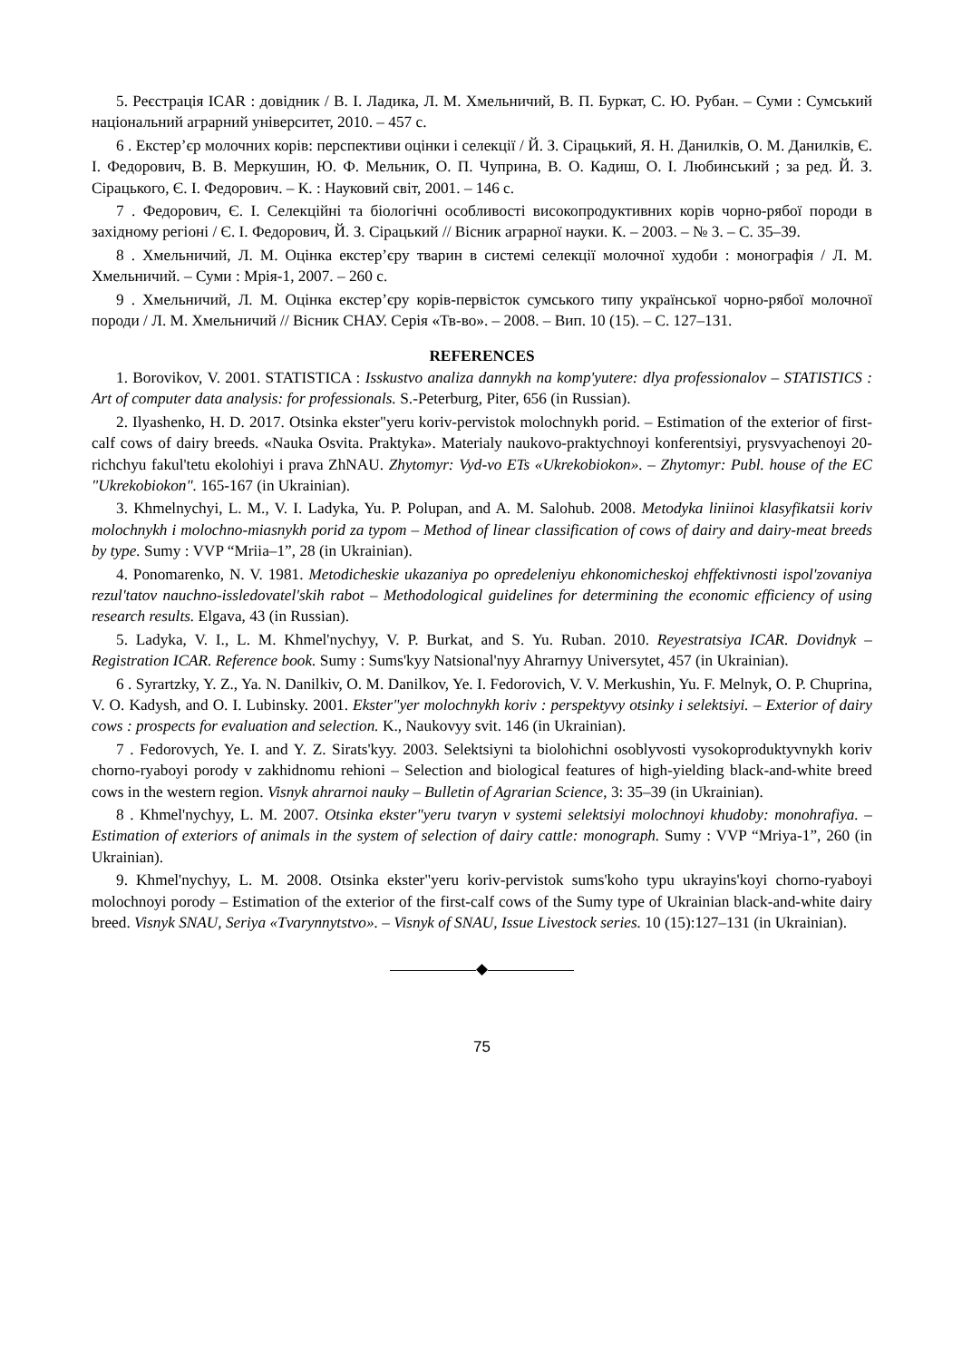5. Реєстрація ICAR : довідник / В. І. Ладика, Л. М. Хмельничий, В. П. Буркат, С. Ю. Рубан. – Суми : Сумський національний аграрний університет, 2010. – 457 с.
6 . Екстер’єр молочних корів: перспективи оцінки і селекції / Й. З. Сірацький, Я. Н. Данилків, О. М. Данилків, Є. І. Федорович, В. В. Меркушин, Ю. Ф. Мельник, О. П. Чуприна, В. О. Кадиш, О. І. Любинський ; за ред. Й. З. Сірацького, Є. І. Федорович. – К. : Науковий світ, 2001. – 146 с.
7 . Федорович, Є. І. Селекційні та біологічні особливості високопродуктивних корів чорно-рябої породи в західному регіоні / Є. І. Федорович, Й. З. Сірацький // Вісник аграрної науки. К. – 2003. – № 3. – С. 35–39.
8 . Хмельничий, Л. М. Оцінка екстер’єру тварин в системі селекції молочної худоби : монографія / Л. М. Хмельничий. – Суми : Мрія-1, 2007. – 260 с.
9 . Хмельничий, Л. М. Оцінка екстер’єру корів-первісток сумського типу української чорно-рябої молочної породи / Л. М. Хмельничий // Вісник СНАУ. Серія «Тв-во». – 2008. – Вип. 10 (15). – С. 127–131.
REFERENCES
1. Borovikov, V. 2001. STATISTICA : Isskustvo analiza dannykh na komp'yutere: dlya professionalov – STATISTICS : Art of computer data analysis: for professionals. S.-Peterburg, Piter, 656 (in Russian).
2. Ilyashenko, H. D. 2017. Otsinka ekster"yeru koriv-pervistok molochnykh porid. – Estimation of the exterior of first-calf cows of dairy breeds. «Nauka Osvita. Praktyka». Materialy naukovo-praktychnoyi konferentsiyi, prysvyachenoyi 20-richchyu fakul'tetu ekolohiyi i prava ZhNAU. Zhytomyr: Vyd-vo ETs «Ukrekobiokon». – Zhytomyr: Publ. house of the EC "Ukrekobiokon". 165-167 (in Ukrainian).
3. Khmelnychyi, L. M., V. I. Ladyka, Yu. P. Polupan, and A. M. Salohub. 2008. Metodyka liniinoi klasyfikatsii koriv molochnykh i molochno-miasnykh porid za typom – Method of linear classification of cows of dairy and dairy-meat breeds by type. Sumy : VVP “Mriia–1”, 28 (in Ukrainian).
4. Ponomarenko, N. V. 1981. Metodicheskie ukazaniya po opredeleniyu ehkonomicheskoj ehffektivnosti ispol'zovaniya rezul'tatov nauchno-issledovatel'skih rabot – Methodological guidelines for determining the economic efficiency of using research results. Elgava, 43 (in Russian).
5. Ladyka, V. I., L. M. Khmel'nychyy, V. P. Burkat, and S. Yu. Ruban. 2010. Reyestratsiya ICAR. Dovidnyk – Registration ICAR. Reference book. Sumy : Sums'kyy Natsional'nyy Ahrarnyy Universytet, 457 (in Ukrainian).
6 . Syrartzky, Y. Z., Ya. N. Danilkiv, O. M. Danilkov, Ye. I. Fedorovich, V. V. Merkushin, Yu. F. Melnyk, O. P. Chuprina, V. O. Kadysh, and O. I. Lubinsky. 2001. Ekster"yer molochnykh koriv : perspektyvy otsinky i selektsiyi. – Exterior of dairy cows : prospects for evaluation and selection. K., Naukovyy svit. 146 (in Ukrainian).
7 . Fedorovych, Ye. I. and Y. Z. Sirats'kyy. 2003. Selektsiyni ta biolohichni osoblyvosti vysokoproduktyvnykh koriv chorno-ryaboyi porody v zakhidnomu rehioni – Selection and biological features of high-yielding black-and-white breed cows in the western region. Visnyk ahrarnoi nauky – Bulletin of Agrarian Science, 3: 35–39 (in Ukrainian).
8 . Khmel'nychyy, L. M. 2007. Otsinka ekster"yeru tvaryn v systemi selektsiyi molochnoyi khudoby: monohrafiya. – Estimation of exteriors of animals in the system of selection of dairy cattle: monograph. Sumy : VVP “Mriya-1”, 260 (in Ukrainian).
9. Khmel'nychyy, L. M. 2008. Otsinka ekster"yeru koriv-pervistok sums'koho typu ukrayins'koyi chorno-ryaboyi molochnoyi porody – Estimation of the exterior of the first-calf cows of the Sumy type of Ukrainian black-and-white dairy breed. Visnyk SNAU, Seriya «Tvarynnytstvo». – Visnyk of SNAU, Issue Livestock series. 10 (15):127–131 (in Ukrainian).
◆
75